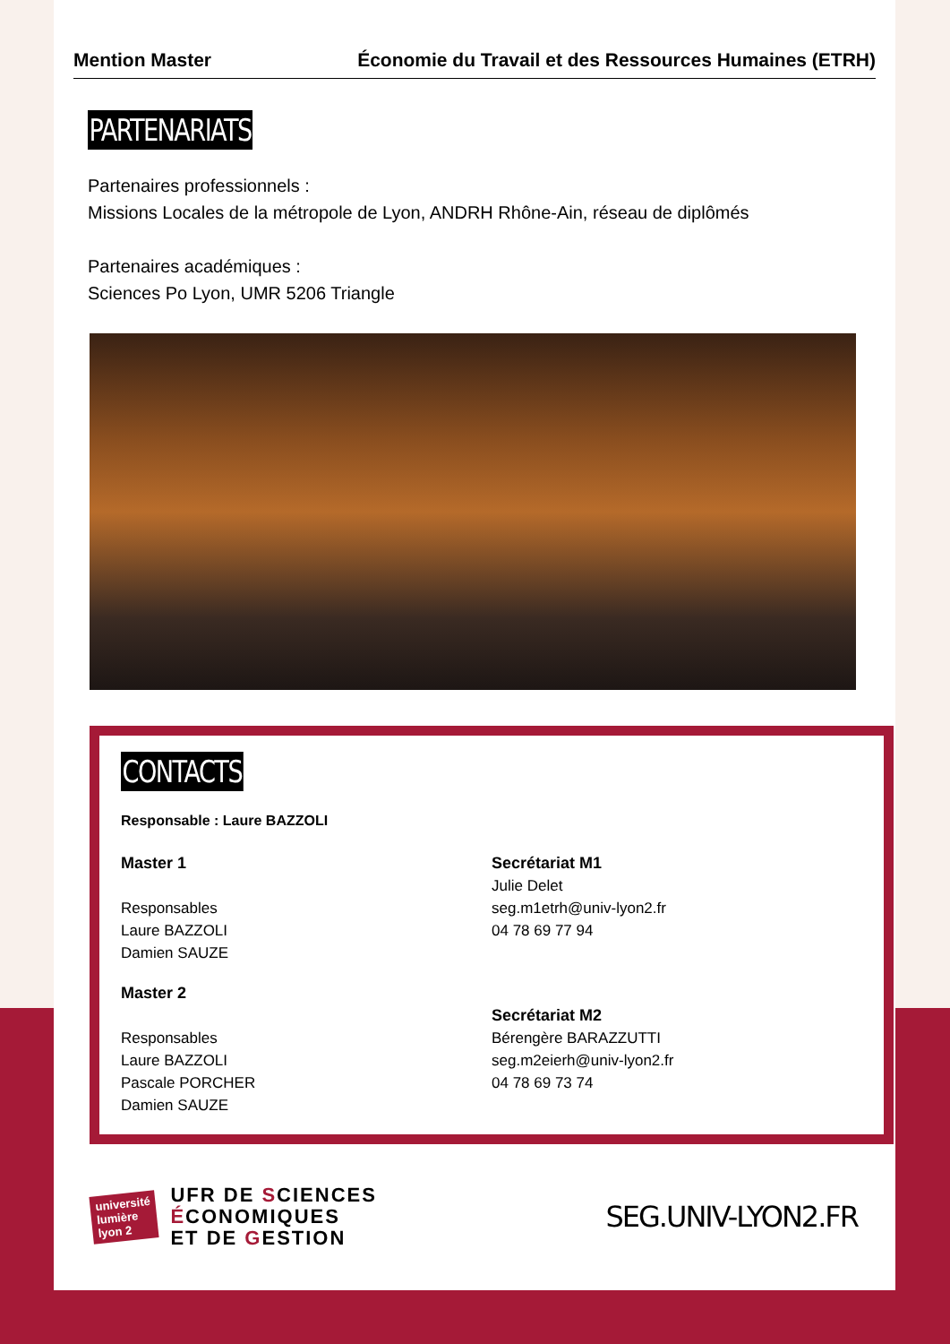Mention Master Économie du Travail et des Ressources Humaines (ETRH)
PARTENARIATS
Partenaires professionnels :
Missions Locales de la métropole de Lyon, ANDRH Rhône-Ain, réseau de diplômés
Partenaires académiques :
Sciences Po Lyon, UMR 5206 Triangle
CONTACTS
Responsable : Laure BAZZOLI
Master 1
Responsables
Laure BAZZOLI
Damien SAUZE
Master 2
Responsables
Laure BAZZOLI
Pascale PORCHER
Damien SAUZE
Secrétariat M1
Julie Delet
seg.m1etrh@univ-lyon2.fr
04 78 69 77 94
Secrétariat M2
Bérengère BARAZZUTTI
seg.m2eierh@univ-lyon2.fr
04 78 69 73 74
université
lumière
lyon 2
UFR DE SCIENCES
ÉCONOMIQUES
ET DE GESTION
SEG.UNIV-LYON2.FR